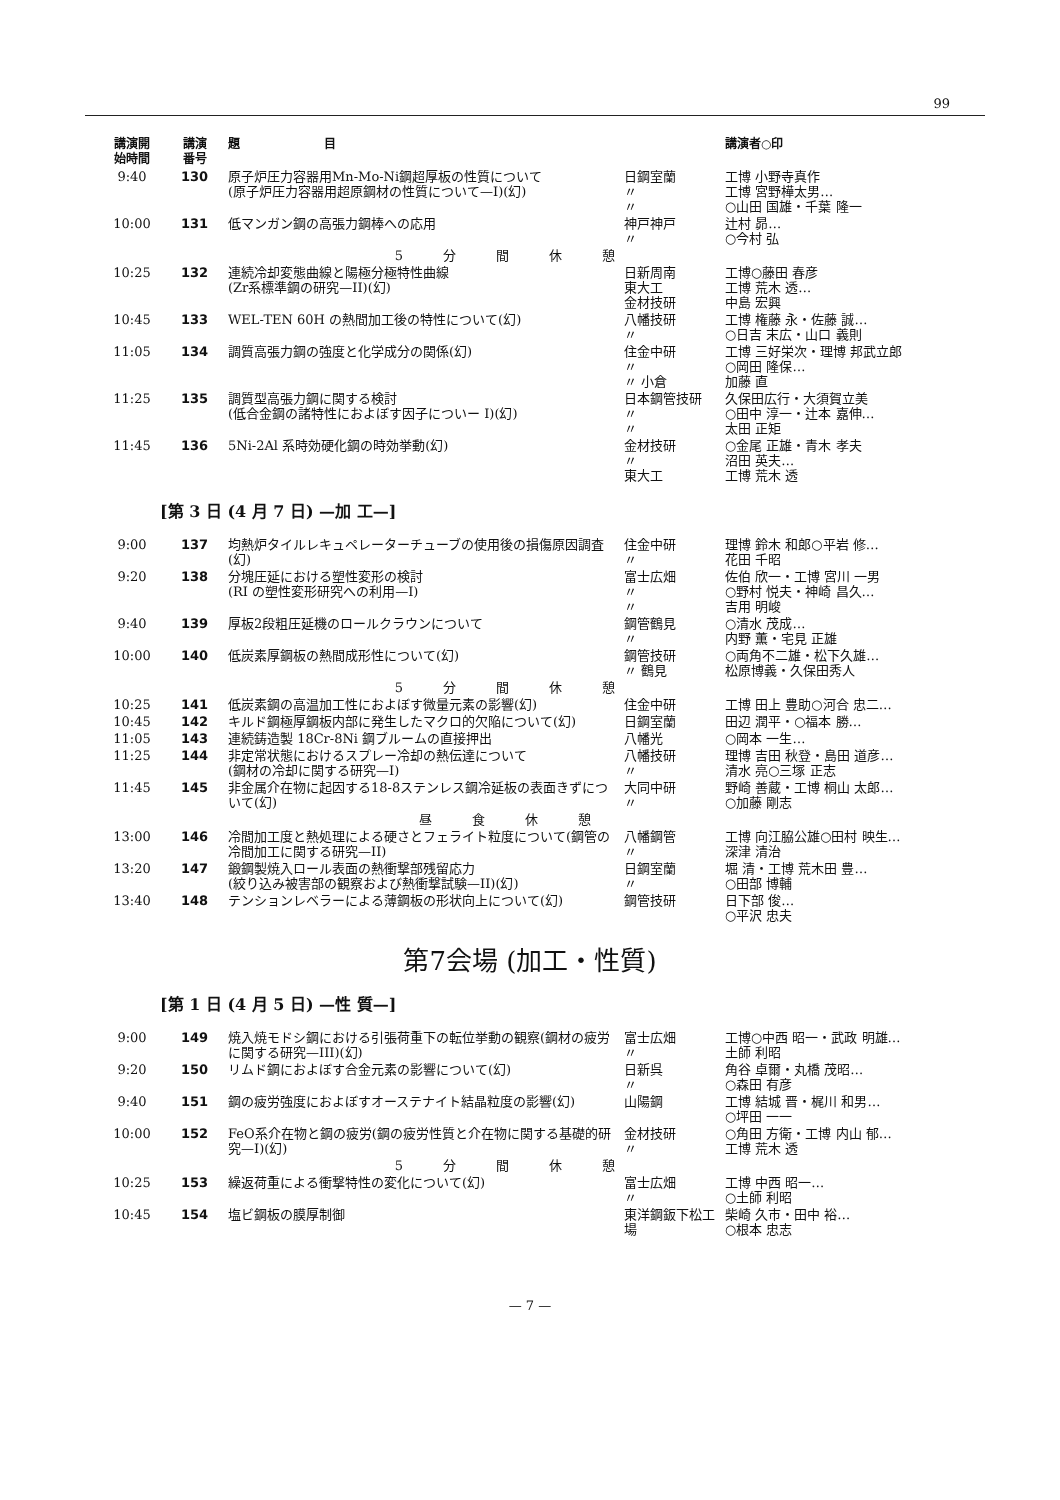99
| 講演開 始時間 | 講演 番号 | 題 目 | | 講演者○印 |
| --- | --- | --- | --- | --- |
| 9:40 | 130 | 原子炉圧力容器用Mn-Mo-Ni鋼超厚板の性質について (原子炉圧力容器用超原鋼材の性質について—I)(幻) | 日鋼室蘭 〃 〃 | 工博 小野寺真作 工博 宮野樺太男… ○山田 国雄・千葉 隆一 |
| 10:00 | 131 | 低マンガン鋼の高張力鋼棒への応用 | 神戸神戸 〃 | 辻村 昴… ○今村 弘 |
| 5分間休憩 | | | | |
| 10:25 | 132 | 連続冷却変態曲線と陽極分極特性曲線 (Zr系標準鋼の研究—II)(幻) | 日新周南 東大工 金材技研 | 工博○藤田 春彦 工博 荒木 透… 中島 宏興 |
| 10:45 | 133 | WEL-TEN 60H の熱間加工後の特性について(幻) | 八幡技研 〃 | 工博 権藤 永・佐藤 誠… ○日吉 末広・山口 義則 |
| 11:05 | 134 | 調質高張力鋼の強度と化学成分の関係(幻) | 住金中研 〃 〃 小倉 | 工博 三好栄次・理博 邦武立郎 ○岡田 隆保… 加藤 直 |
| 11:25 | 135 | 調質型高張力鋼に関する検討 (低合金鋼の諸特性におよぼす因子についー I)(幻) | 日本鋼管技研 〃 〃 | 久保田広行・大須賀立美 ○田中 淳一・辻本 嘉伸… 太田 正矩 |
| 11:45 | 136 | 5Ni-2Al 系時効硬化鋼の時効挙動(幻) | 金材技研 〃 東大工 | ○金尾 正雄・青木 孝夫 沼田 英夫… 工博 荒木 透 |
[第 3 日 (4 月 7 日) —加 工—]
| 9:00 | 137 | 均熱炉タイルレキュペレーターチューブの使用後の損傷原因調査(幻) | 住金中研 〃 | 理博 鈴木 和郎○平岩 修… 花田 千昭 |
| 9:20 | 138 | 分塊圧延における塑性変形の検討 (RI の塑性変形研究への利用—I) | 富士広畑 〃 〃 | 佐伯 欣一・工博 宮川 一男 ○野村 悦夫・神崎 昌久… 吉用 明峻 |
| 9:40 | 139 | 厚板2段粗圧延機のロールクラウンについて | 鋼管鶴見 〃 | ○清水 茂成… 内野 薫・宅見 正雄 |
| 10:00 | 140 | 低炭素厚鋼板の熱間成形性について(幻) | 鋼管技研 〃 鶴見 | ○両角不二雄・松下久雄… 松原博義・久保田秀人 |
| 5分間休憩 | | | | |
| 10:25 | 141 | 低炭素鋼の高温加工性におよぼす微量元素の影響(幻) | 住金中研 | 工博 田上 豊助○河合 忠二… |
| 10:45 | 142 | キルド鋼極厚鋼板内部に発生したマクロ的欠陥について(幻) | 日鋼室蘭 | 田辺 潤平・○福本 勝… |
| 11:05 | 143 | 連続鋳造製 18Cr-8Ni 鋼ブルームの直接押出 | 八幡光 | ○岡本 一生… |
| 11:25 | 144 | 非定常状態におけるスプレー冷却の熱伝達について (鋼材の冷却に関する研究—I) | 八幡技研 〃 | 理博 吉田 秋登・島田 道彦… 清水 亮○三塚 正志 |
| 11:45 | 145 | 非金属介在物に起因する18-8ステンレス鋼冷延板の表面きずについて(幻) | 大同中研 〃 | 野崎 善蔵・工博 桐山 太郎… ○加藤 剛志 |
| 昼食休憩 | | | | |
| 13:00 | 146 | 冷間加工度と熱処理による硬さとフェライト粒度について(鋼管の冷間加工に関する研究—II) | 八幡鋼管 〃 | 工博 向江脇公雄○田村 映生… 深津 清治 |
| 13:20 | 147 | 鍛鋼製焼入ロール表面の熱衝撃部残留応力 (絞り込み被害部の観察および熱衝撃試験—II)(幻) | 日鋼室蘭 〃 | 堀 清・工博 荒木田 豊… ○田部 博輔 |
| 13:40 | 148 | テンションレベラーによる薄鋼板の形状向上について(幻) | 鋼管技研 | 日下部 俊… ○平沢 忠夫 |
第7会場 (加工・性質)
[第 1 日 (4 月 5 日) —性 質—]
| 9:00 | 149 | 焼入焼モドシ鋼における引張荷重下の転位挙動の観察(鋼材の疲労に関する研究—III)(幻) | 富士広畑 〃 | 工博○中西 昭一・武政 明雄… 土師 利昭 |
| 9:20 | 150 | リムド鋼におよぼす合金元素の影響について(幻) | 日新呉 〃 | 角谷 卓爾・丸橋 茂昭… ○森田 有彦 |
| 9:40 | 151 | 鋼の疲労強度におよぼすオーステナイト結晶粒度の影響(幻) | 山陽鋼 | 工博 結城 晋・梶川 和男… ○坪田 一一 |
| 10:00 | 152 | FeO系介在物と鋼の疲労(鋼の疲労性質と介在物に関する基礎的研究—I)(幻) | 金材技研 〃 | ○角田 方衛・工博 内山 郁… 工博 荒木 透 |
| 5分間休憩 | | | | |
| 10:25 | 153 | 繰返荷重による衝撃特性の変化について(幻) | 富士広畑 〃 | 工博 中西 昭一… ○土師 利昭 |
| 10:45 | 154 | 塩ビ鋼板の膜厚制御 | 東洋鋼鈑下松工場 | 柴崎 久市・田中 裕… ○根本 忠志 |
— 7 —